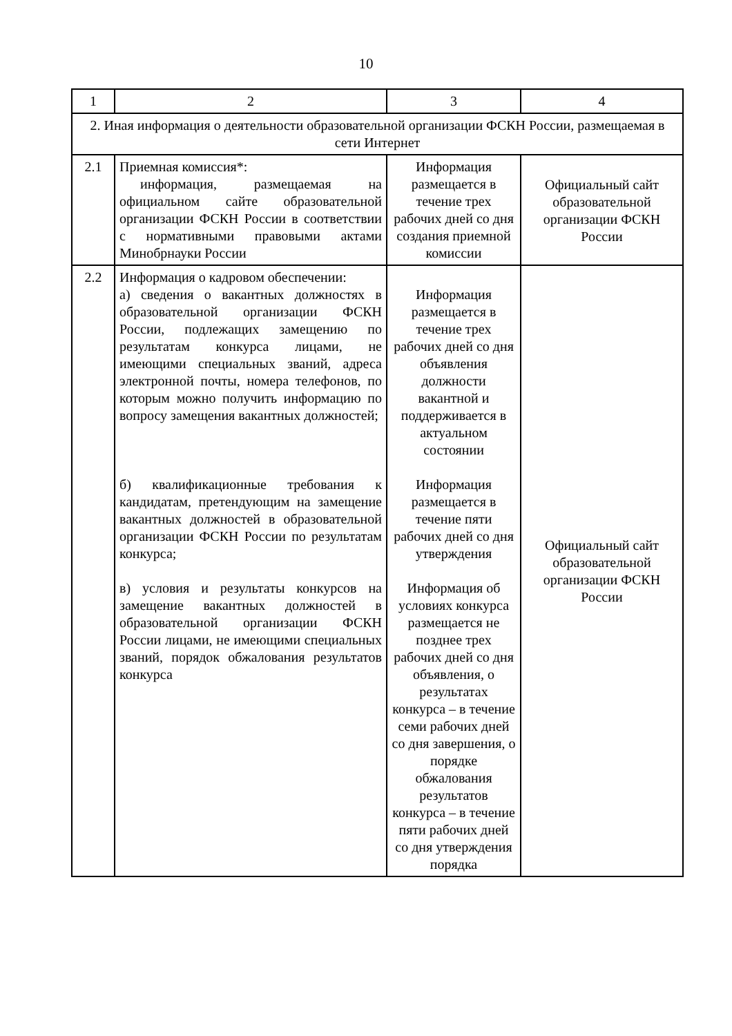10
| 1 | 2 | 3 | 4 |
| 2. Иная информация о деятельности образовательной организации ФСКН России, размещаемая в сети Интернет | | | |
| 2.1 | Приемная комиссия*: информация, размещаемая на официальном сайте образовательной организации ФСКН России в соответствии с нормативными правовыми актами Минобрнауки России | Информация размещается в течение трех рабочих дней со дня создания приемной комиссии | Официальный сайт образовательной организации ФСКН России |
| 2.2 | Информация о кадровом обеспечении: а) сведения о вакантных должностях в образовательной организации ФСКН России, подлежащих замещению по результатам конкурса лицами, не имеющими специальных званий, адреса электронной почты, номера телефонов, по которым можно получить информацию по вопросу замещения вакантных должностей; б) квалификационные требования к кандидатам, претендующим на замещение вакантных должностей в образовательной организации ФСКН России по результатам конкурса; в) условия и результаты конкурсов на замещение вакантных должностей в образовательной организации ФСКН России лицами, не имеющими специальных званий, порядок обжалования результатов конкурса | Информация размещается в течение трех рабочих дней со дня объявления должности вакантной и поддерживается в актуальном состоянии Информация размещается в течение пяти рабочих дней со дня утверждения Информация об условиях конкурса размещается не позднее трех рабочих дней со дня объявления, о результатах конкурса – в течение семи рабочих дней со дня завершения, о порядке обжалования результатов конкурса – в течение пяти рабочих дней со дня утверждения порядка | Официальный сайт образовательной организации ФСКН России |